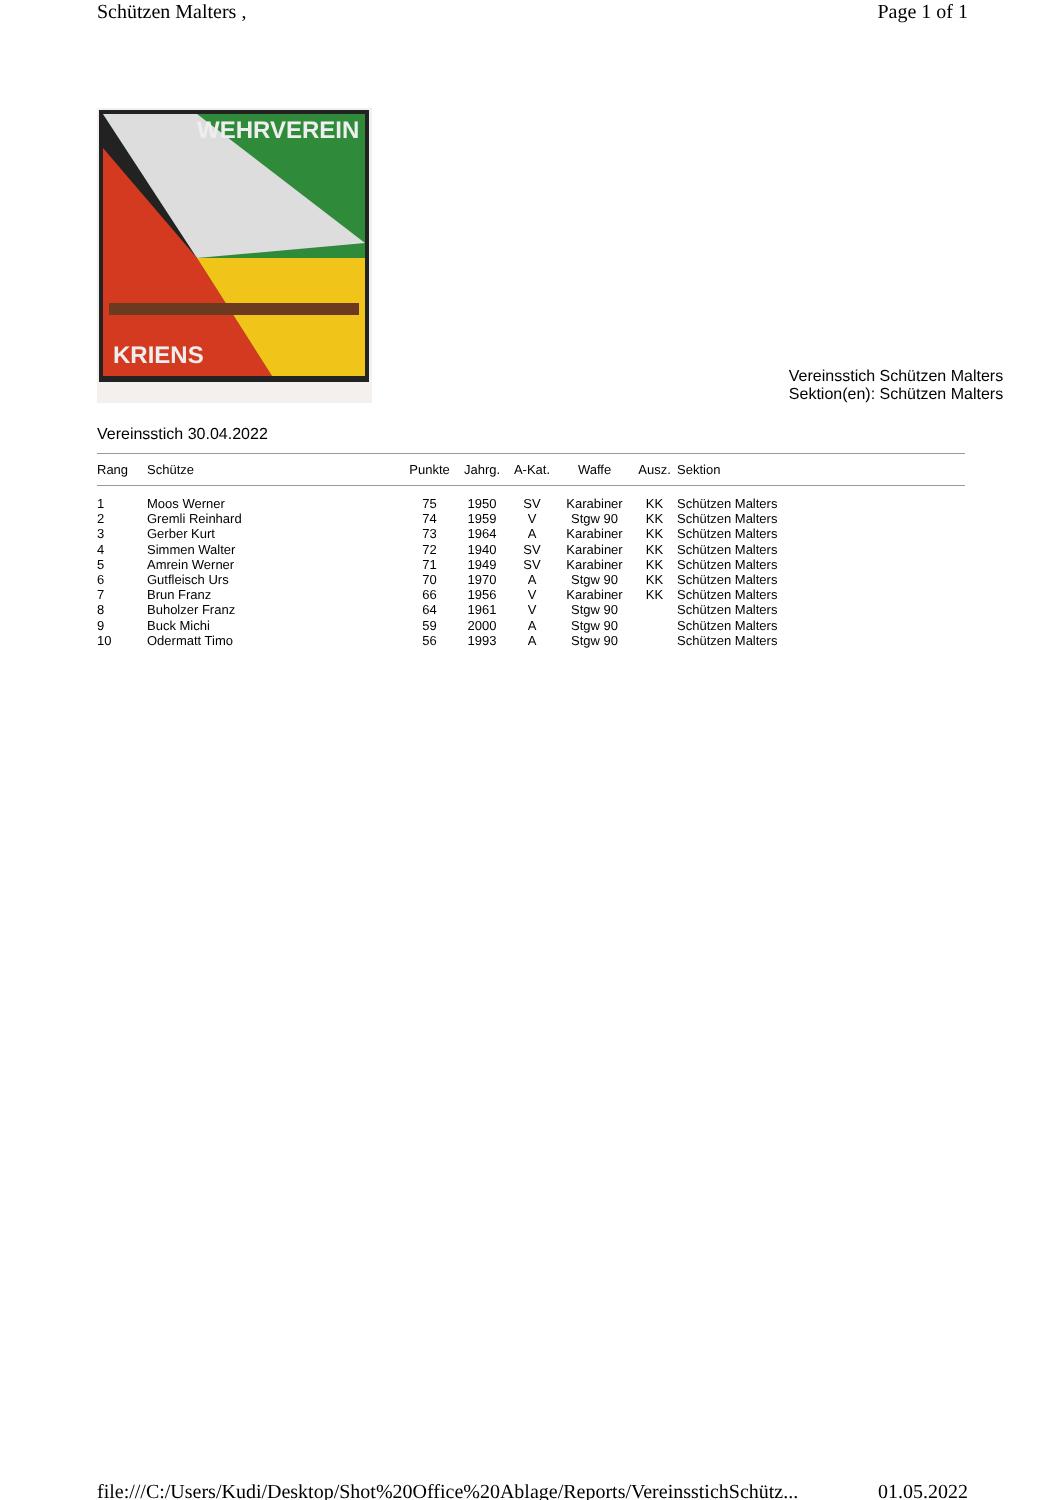Schützen Malters , Page 1 of 1
WEHRVEREIN
KRIENS
Vereinsstich Schützen Malters
Sektion(en): Schützen Malters
Vereinsstich 30.04.2022
| Rang | Schütze | Punkte | Jahrg. | A-Kat. | Waffe | Ausz. | Sektion |
| --- | --- | --- | --- | --- | --- | --- | --- |
| 1 | Moos Werner | 75 | 1950 | SV | Karabiner | KK | Schützen Malters |
| 2 | Gremli Reinhard | 74 | 1959 | V | Stgw 90 | KK | Schützen Malters |
| 3 | Gerber Kurt | 73 | 1964 | A | Karabiner | KK | Schützen Malters |
| 4 | Simmen Walter | 72 | 1940 | SV | Karabiner | KK | Schützen Malters |
| 5 | Amrein Werner | 71 | 1949 | SV | Karabiner | KK | Schützen Malters |
| 6 | Gutfleisch Urs | 70 | 1970 | A | Stgw 90 | KK | Schützen Malters |
| 7 | Brun Franz | 66 | 1956 | V | Karabiner | KK | Schützen Malters |
| 8 | Buholzer Franz | 64 | 1961 | V | Stgw 90 | | Schützen Malters |
| 9 | Buck Michi | 59 | 2000 | A | Stgw 90 | | Schützen Malters |
| 10 | Odermatt Timo | 56 | 1993 | A | Stgw 90 | | Schützen Malters |
file:///C:/Users/Kudi/Desktop/Shot%20Office%20Ablage/Reports/VereinsstichSchütz... 01.05.2022